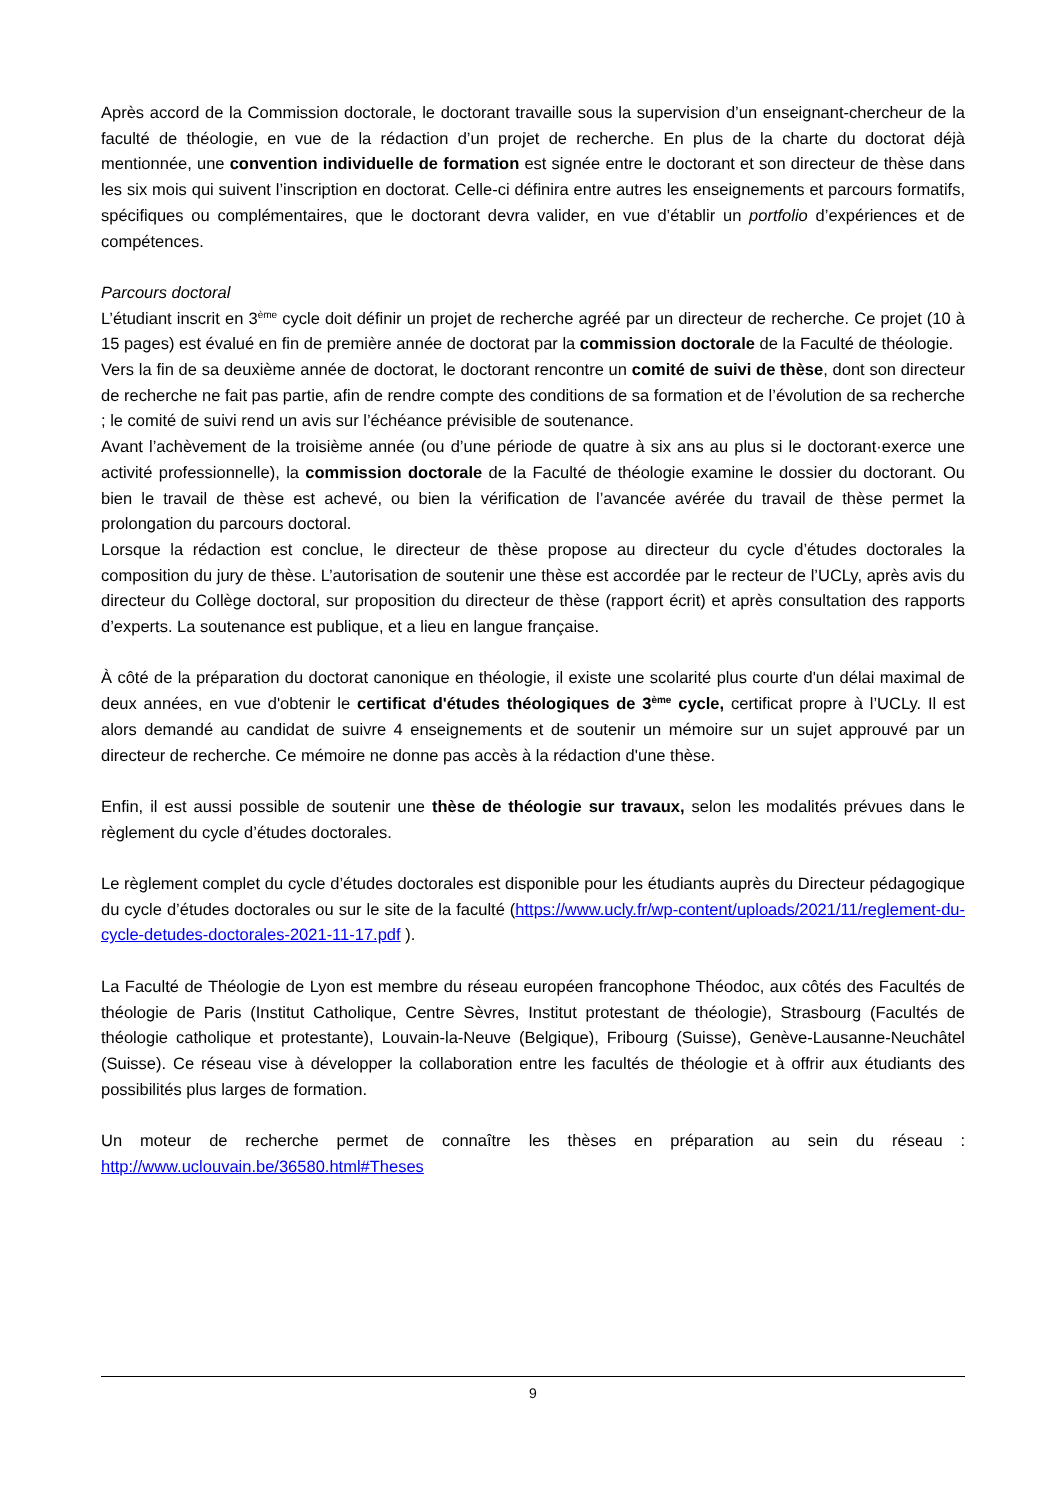Après accord de la Commission doctorale, le doctorant travaille sous la supervision d’un enseignant-chercheur de la faculté de théologie, en vue de la rédaction d’un projet de recherche. En plus de la charte du doctorat déjà mentionnée, une convention individuelle de formation est signée entre le doctorant et son directeur de thèse dans les six mois qui suivent l’inscription en doctorat. Celle-ci définira entre autres les enseignements et parcours formatifs, spécifiques ou complémentaires, que le doctorant devra valider, en vue d’établir un portfolio d’expériences et de compétences.
Parcours doctoral
L’étudiant inscrit en 3<sup>ème</sup> cycle doit définir un projet de recherche agréé par un directeur de recherche. Ce projet (10 à 15 pages) est évalué en fin de première année de doctorat par la commission doctorale de la Faculté de théologie.
Vers la fin de sa deuxième année de doctorat, le doctorant rencontre un comité de suivi de thèse, dont son directeur de recherche ne fait pas partie, afin de rendre compte des conditions de sa formation et de l’évolution de sa recherche ; le comité de suivi rend un avis sur l’échéance prévisible de soutenance.
Avant l’achèvement de la troisième année (ou d’une période de quatre à six ans au plus si le doctorant·exerce une activité professionnelle), la commission doctorale de la Faculté de théologie examine le dossier du doctorant. Ou bien le travail de thèse est achevé, ou bien la vérification de l’avancée avérée du travail de thèse permet la prolongation du parcours doctoral.
Lorsque la rédaction est conclue, le directeur de thèse propose au directeur du cycle d’études doctorales la composition du jury de thèse. L’autorisation de soutenir une thèse est accordée par le recteur de l’UCLy, après avis du directeur du Collège doctoral, sur proposition du directeur de thèse (rapport écrit) et après consultation des rapports d’experts. La soutenance est publique, et a lieu en langue française.
À côté de la préparation du doctorat canonique en théologie, il existe une scolarité plus courte d'un délai maximal de deux années, en vue d'obtenir le certificat d'études théologiques de 3<sup>ème</sup> cycle, certificat propre à l’UCLy. Il est alors demandé au candidat de suivre 4 enseignements et de soutenir un mémoire sur un sujet approuvé par un directeur de recherche. Ce mémoire ne donne pas accès à la rédaction d'une thèse.
Enfin, il est aussi possible de soutenir une thèse de théologie sur travaux, selon les modalités prévues dans le règlement du cycle d’études doctorales.
Le règlement complet du cycle d’études doctorales est disponible pour les étudiants auprès du Directeur pédagogique du cycle d’études doctorales ou sur le site de la faculté (https://www.ucly.fr/wp-content/uploads/2021/11/reglement-du-cycle-detudes-doctorales-2021-11-17.pdf ).
La Faculté de Théologie de Lyon est membre du réseau européen francophone Théodoc, aux côtés des Facultés de théologie de Paris (Institut Catholique, Centre Sèvres, Institut protestant de théologie), Strasbourg (Facultés de théologie catholique et protestante), Louvain-la-Neuve (Belgique), Fribourg (Suisse), Genève-Lausanne-Neuchâtel (Suisse). Ce réseau vise à développer la collaboration entre les facultés de théologie et à offrir aux étudiants des possibilités plus larges de formation.
Un moteur de recherche permet de connaître les thèses en préparation au sein du réseau : http://www.uclouvain.be/36580.html#Theses
9